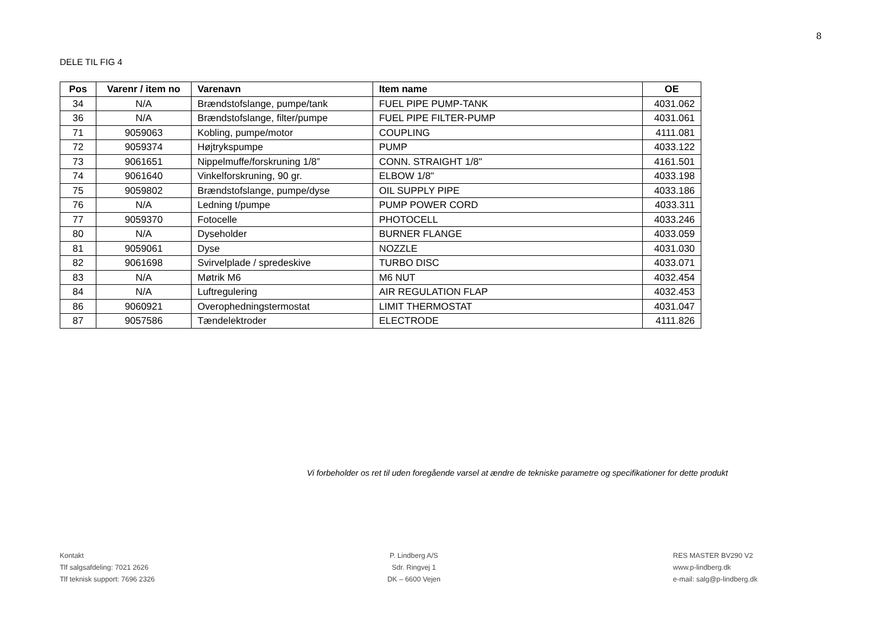8
DELE TIL FIG 4
| Pos | Varenr / item no | Varenavn | Item name | OE |
| --- | --- | --- | --- | --- |
| 34 | N/A | Brændstofslange, pumpe/tank | FUEL PIPE PUMP-TANK | 4031.062 |
| 36 | N/A | Brændstofslange, filter/pumpe | FUEL PIPE FILTER-PUMP | 4031.061 |
| 71 | 9059063 | Kobling, pumpe/motor | COUPLING | 4111.081 |
| 72 | 9059374 | Højtrykspumpe | PUMP | 4033.122 |
| 73 | 9061651 | Nippelmuffe/forskruning 1/8” | CONN. STRAIGHT 1/8" | 4161.501 |
| 74 | 9061640 | Vinkelforskruning, 90 gr. | ELBOW 1/8" | 4033.198 |
| 75 | 9059802 | Brændstofslange, pumpe/dyse | OIL SUPPLY PIPE | 4033.186 |
| 76 | N/A | Ledning t/pumpe | PUMP POWER CORD | 4033.311 |
| 77 | 9059370 | Fotocelle | PHOTOCELL | 4033.246 |
| 80 | N/A | Dyseholder | BURNER FLANGE | 4033.059 |
| 81 | 9059061 | Dyse | NOZZLE | 4031.030 |
| 82 | 9061698 | Svirvelplade / spredeskive | TURBO DISC | 4033.071 |
| 83 | N/A | Møtrik M6 | M6 NUT | 4032.454 |
| 84 | N/A | Luftregulering | AIR REGULATION FLAP | 4032.453 |
| 86 | 9060921 | Overophedningstermostat | LIMIT THERMOSTAT | 4031.047 |
| 87 | 9057586 | Tændelektroder | ELECTRODE | 4111.826 |
Vi forbeholder os ret til uden foregående varsel at ændre de tekniske parametre og specifikationer for dette produkt
Kontakt
Tlf salgsafdeling: 7021 2626
Tlf teknisk support: 7696 2326
P. Lindberg A/S
Sdr. Ringvej 1
DK – 6600 Vejen
RES MASTER BV290 V2
www.p-lindberg.dk
e-mail: salg@p-lindberg.dk